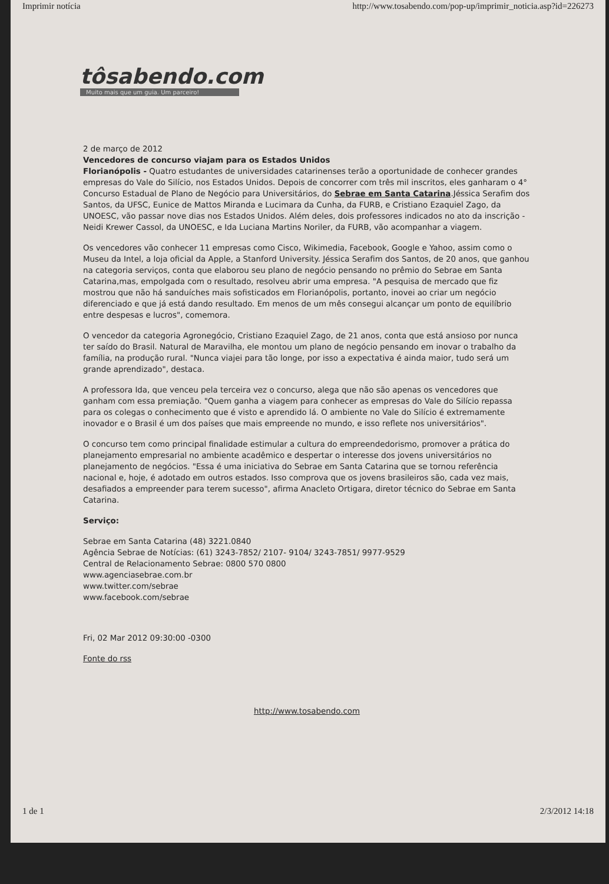Imprimir notícia http://www.tosabendo.com/pop-up/imprimir_noticia.asp?id=226273
tôsabendo.com
Muito mais que um guia. Um parceiro!
2 de março de 2012
Vencedores de concurso viajam para os Estados Unidos
Florianópolis - Quatro estudantes de universidades catarinenses terão a oportunidade de conhecer grandes empresas do Vale do Silício, nos Estados Unidos. Depois de concorrer com três mil inscritos, eles ganharam o 4° Concurso Estadual de Plano de Negócio para Universitários, do Sebrae em Santa Catarina.Jéssica Serafim dos Santos, da UFSC, Eunice de Mattos Miranda e Lucimara da Cunha, da FURB, e Cristiano Ezaquiel Zago, da UNOESC, vão passar nove dias nos Estados Unidos. Além deles, dois professores indicados no ato da inscrição - Neidi Krewer Cassol, da UNOESC, e Ida Luciana Martins Noriler, da FURB, vão acompanhar a viagem.
Os vencedores vão conhecer 11 empresas como Cisco, Wikimedia, Facebook, Google e Yahoo, assim como o Museu da Intel, a loja oficial da Apple, a Stanford University. Jéssica Serafim dos Santos, de 20 anos, que ganhou na categoria serviços, conta que elaborou seu plano de negócio pensando no prêmio do Sebrae em Santa Catarina,mas, empolgada com o resultado, resolveu abrir uma empresa. "A pesquisa de mercado que fiz mostrou que não há sanduíches mais sofisticados em Florianópolis, portanto, inovei ao criar um negócio diferenciado e que já está dando resultado. Em menos de um mês consegui alcançar um ponto de equilíbrio entre despesas e lucros", comemora.
O vencedor da categoria Agronegócio, Cristiano Ezaquiel Zago, de 21 anos, conta que está ansioso por nunca ter saído do Brasil. Natural de Maravilha, ele montou um plano de negócio pensando em inovar o trabalho da família, na produção rural. "Nunca viajei para tão longe, por isso a expectativa é ainda maior, tudo será um grande aprendizado", destaca.
A professora Ida, que venceu pela terceira vez o concurso, alega que não são apenas os vencedores que ganham com essa premiação. "Quem ganha a viagem para conhecer as empresas do Vale do Silício repassa para os colegas o conhecimento que é visto e aprendido lá. O ambiente no Vale do Silício é extremamente inovador e o Brasil é um dos países que mais empreende no mundo, e isso reflete nos universitários".
O concurso tem como principal finalidade estimular a cultura do empreendedorismo, promover a prática do planejamento empresarial no ambiente acadêmico e despertar o interesse dos jovens universitários no planejamento de negócios. "Essa é uma iniciativa do Sebrae em Santa Catarina que se tornou referência nacional e, hoje, é adotado em outros estados. Isso comprova que os jovens brasileiros são, cada vez mais, desafiados a empreender para terem sucesso", afirma Anacleto Ortigara, diretor técnico do Sebrae em Santa Catarina.
Serviço:
Sebrae em Santa Catarina (48) 3221.0840
Agência Sebrae de Notícias: (61) 3243-7852/ 2107- 9104/ 3243-7851/ 9977-9529
Central de Relacionamento Sebrae: 0800 570 0800
www.agenciasebrae.com.br
www.twitter.com/sebrae
www.facebook.com/sebrae
Fri, 02 Mar 2012 09:30:00 -0300
Fonte do rss
http://www.tosabendo.com
1 de 1 2/3/2012 14:18